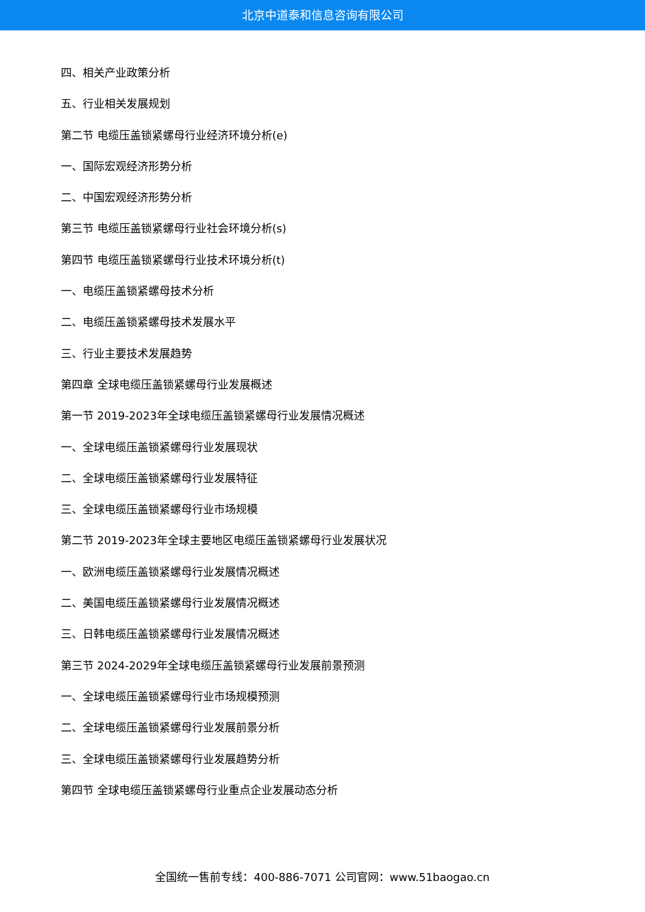北京中道泰和信息咨询有限公司
四、相关产业政策分析
五、行业相关发展规划
第二节 电缆压盖锁紧螺母行业经济环境分析(e)
一、国际宏观经济形势分析
二、中国宏观经济形势分析
第三节 电缆压盖锁紧螺母行业社会环境分析(s)
第四节 电缆压盖锁紧螺母行业技术环境分析(t)
一、电缆压盖锁紧螺母技术分析
二、电缆压盖锁紧螺母技术发展水平
三、行业主要技术发展趋势
第四章 全球电缆压盖锁紧螺母行业发展概述
第一节 2019-2023年全球电缆压盖锁紧螺母行业发展情况概述
一、全球电缆压盖锁紧螺母行业发展现状
二、全球电缆压盖锁紧螺母行业发展特征
三、全球电缆压盖锁紧螺母行业市场规模
第二节 2019-2023年全球主要地区电缆压盖锁紧螺母行业发展状况
一、欧洲电缆压盖锁紧螺母行业发展情况概述
二、美国电缆压盖锁紧螺母行业发展情况概述
三、日韩电缆压盖锁紧螺母行业发展情况概述
第三节 2024-2029年全球电缆压盖锁紧螺母行业发展前景预测
一、全球电缆压盖锁紧螺母行业市场规模预测
二、全球电缆压盖锁紧螺母行业发展前景分析
三、全球电缆压盖锁紧螺母行业发展趋势分析
第四节 全球电缆压盖锁紧螺母行业重点企业发展动态分析
全国统一售前专线：400-886-7071 公司官网：www.51baogao.cn